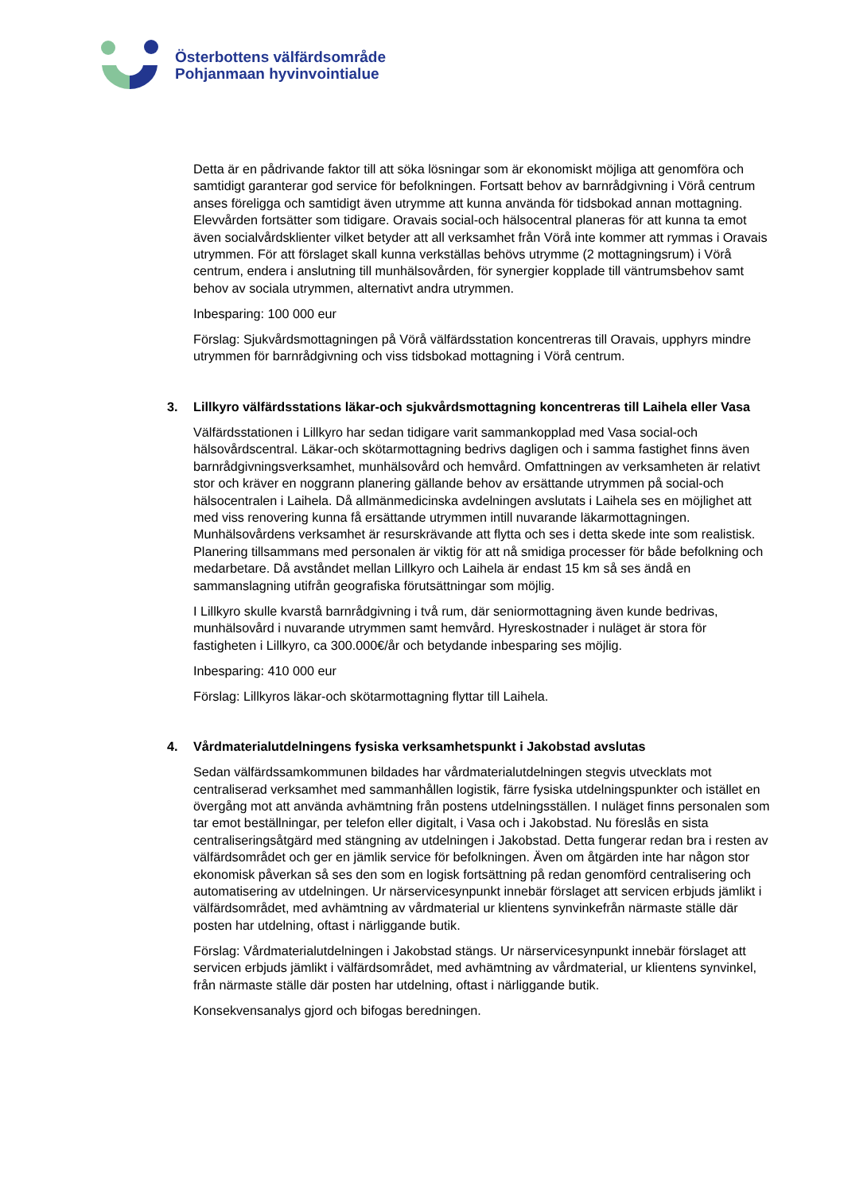Österbottens välfärdsområde
Pohjanmaan hyvinvointialue
Detta är en pådrivande faktor till att söka lösningar som är ekonomiskt möjliga att genomföra och samtidigt garanterar god service för befolkningen. Fortsatt behov av barnrådgivning i Vörå centrum anses föreligga och samtidigt även utrymme att kunna använda för tidsbokad annan mottagning. Elevvården fortsätter som tidigare. Oravais social-och hälsocentral planeras för att kunna ta emot även socialvårdsklienter vilket betyder att all verksamhet från Vörå inte kommer att rymmas i Oravais utrymmen. För att förslaget skall kunna verkställas behövs utrymme (2 mottagningsrum) i Vörå centrum, endera i anslutning till munhälsovården, för synergier kopplade till väntrumsbehov samt behov av sociala utrymmen, alternativt andra utrymmen.
Inbesparing: 100 000 eur
Förslag: Sjukvårdsmottagningen på Vörå välfärdsstation koncentreras till Oravais, upphyrs mindre utrymmen för barnrådgivning och viss tidsbokad mottagning i Vörå centrum.
3. Lillkyro välfärdsstations läkar-och sjukvårdsmottagning koncentreras till Laihela eller Vasa
Välfärdsstationen i Lillkyro har sedan tidigare varit sammankopplad med Vasa social-och hälsovårdscentral. Läkar-och skötarmottagning bedrivs dagligen och i samma fastighet finns även barnrådgivningsverksamhet, munhälsovård och hemvård. Omfattningen av verksamheten är relativt stor och kräver en noggrann planering gällande behov av ersättande utrymmen på social-och hälsocentralen i Laihela. Då allmänmedicinska avdelningen avslutats i Laihela ses en möjlighet att med viss renovering kunna få ersättande utrymmen intill nuvarande läkarmottagningen. Munhälsovårdens verksamhet är resurskrävande att flytta och ses i detta skede inte som realistisk. Planering tillsammans med personalen är viktig för att nå smidiga processer för både befolkning och medarbetare. Då avståndet mellan Lillkyro och Laihela är endast 15 km så ses ändå en sammanslagning utifrån geografiska förutsättningar som möjlig.
I Lillkyro skulle kvarstå barnrådgivning i två rum, där seniormottagning även kunde bedrivas, munhälsovård i nuvarande utrymmen samt hemvård. Hyreskostnader i nuläget är stora för fastigheten i Lillkyro, ca 300.000€/år och betydande inbesparing ses möjlig.
Inbesparing: 410 000 eur
Förslag: Lillkyros läkar-och skötarmottagning flyttar till Laihela.
4. Vårdmaterialutdelningens fysiska verksamhetspunkt i Jakobstad avslutas
Sedan välfärdssamkommunen bildades har vårdmaterialutdelningen stegvis utvecklats mot centraliserad verksamhet med sammanhållen logistik, färre fysiska utdelningspunkter och istället en övergång mot att använda avhämtning från postens utdelningsställen. I nuläget finns personalen som tar emot beställningar, per telefon eller digitalt, i Vasa och i Jakobstad. Nu föreslås en sista centraliseringsåtgärd med stängning av utdelningen i Jakobstad. Detta fungerar redan bra i resten av välfärdsområdet och ger en jämlik service för befolkningen. Även om åtgärden inte har någon stor ekonomisk påverkan så ses den som en logisk fortsättning på redan genomförd centralisering och automatisering av utdelningen. Ur närservicesynpunkt innebär förslaget att servicen erbjuds jämlikt i välfärdsområdet, med avhämtning av vårdmaterial ur klientens synvinkefrån närmaste ställe där posten har utdelning, oftast i närliggande butik.
Förslag: Vårdmaterialutdelningen i Jakobstad stängs. Ur närservicesynpunkt innebär förslaget att servicen erbjuds jämlikt i välfärdsområdet, med avhämtning av vårdmaterial, ur klientens synvinkel, från närmaste ställe där posten har utdelning, oftast i närliggande butik.
Konsekvensanalys gjord och bifogas beredningen.